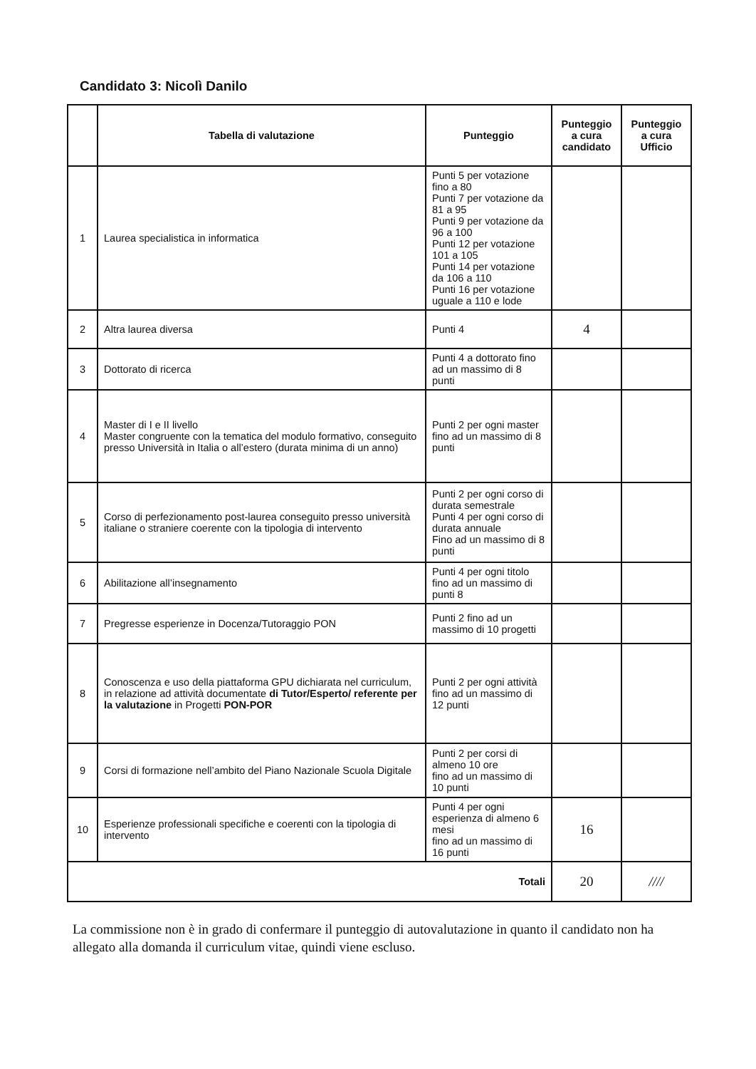Candidato 3: Nicolì Danilo
| | Tabella di valutazione | Punteggio | Punteggio a cura candidato | Punteggio a cura Ufficio |
| --- | --- | --- | --- | --- |
| 1 | Laurea specialistica in informatica | Punti 5 per votazione fino a 80 Punti 7 per votazione da 81 a 95 Punti 9 per votazione da 96 a 100 Punti 12 per votazione 101 a 105 Punti 14 per votazione da 106 a 110 Punti 16 per votazione uguale a 110 e lode | | |
| 2 | Altra laurea diversa | Punti 4 | 4 | |
| 3 | Dottorato di ricerca | Punti 4 a dottorato fino ad un massimo di 8 punti | | |
| 4 | Master di I e II livello Master congruente con la tematica del modulo formativo, conseguito presso Università in Italia o all’estero (durata minima di un anno) | Punti 2 per ogni master fino ad un massimo di 8 punti | | |
| 5 | Corso di perfezionamento post-laurea conseguito presso università italiane o straniere coerente con la tipologia di intervento | Punti 2 per ogni corso di durata semestrale Punti 4 per ogni corso di durata annuale Fino ad un massimo di 8 punti | | |
| 6 | Abilitazione all’insegnamento | Punti 4 per ogni titolo fino ad un massimo di punti 8 | | |
| 7 | Pregresse esperienze in Docenza/Tutoraggio PON | Punti 2 fino ad un massimo di 10 progetti | | |
| 8 | Conoscenza e uso della piattaforma GPU dichiarata nel curriculum, in relazione ad attività documentate di Tutor/Esperto/ referente per la valutazione in Progetti PON-POR | Punti 2 per ogni attività fino ad un massimo di 12 punti | | |
| 9 | Corsi di formazione nell’ambito del Piano Nazionale Scuola Digitale | Punti 2 per corsi di almeno 10 ore fino ad un massimo di 10 punti | | |
| 10 | Esperienze professionali specifiche e coerenti con la tipologia di intervento | Punti 4 per ogni esperienza di almeno 6 mesi fino ad un massimo di 16 punti | 16 | |
| Totali | | | 20 | //// |
La commissione non è in grado di confermare il punteggio di autovalutazione in quanto il candidato non ha allegato alla domanda il curriculum vitae, quindi viene escluso.